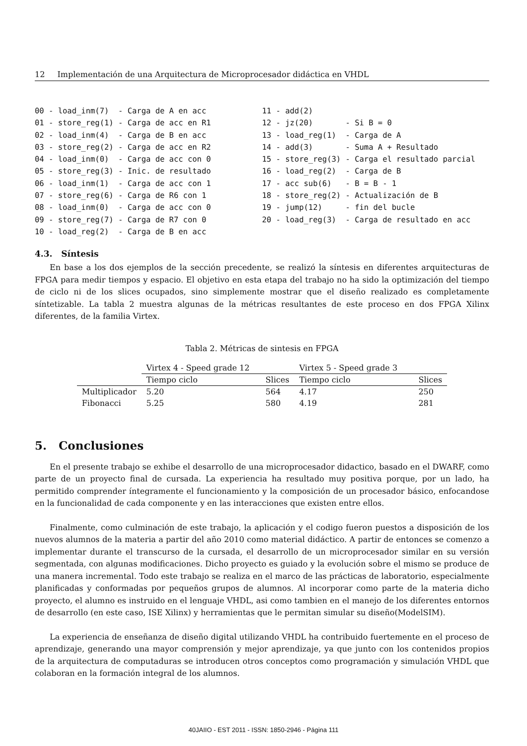12 Implementación de una Arquitectura de Microprocesador didáctica en VHDL
00 - load_inm(7) - Carga de A en acc 01 - store_reg(1) - Carga de acc en R1 02 - load_inm(4) - Carga de B en acc 03 - store_reg(2) - Carga de acc en R2 04 - load_inm(0) - Carga de acc con 0 05 - store_reg(3) - Inic. de resultado 06 - load_inm(1) - Carga de acc con 1 07 - store_reg(6) - Carga de R6 con 1 08 - load_inm(0) - Carga de acc con 0 09 - store_reg(7) - Carga de R7 con 0 10 - load_reg(2) - Carga de B en acc
11 - add(2) 12 - jz(20) - Si B = 0 13 - load_reg(1) - Carga de A 14 - add(3) - Suma A + Resultado 15 - store_reg(3) - Carga el resultado parcial 16 - load_reg(2) - Carga de B 17 - acc sub(6) - B = B - 1 18 - store_reg(2) - Actualización de B 19 - jump(12) - fin del bucle 20 - load_reg(3) - Carga de resultado en acc
4.3. Síntesis
En base a los dos ejemplos de la sección precedente, se realizó la síntesis en diferentes arquitecturas de FPGA para medir tiempos y espacio. El objetivo en esta etapa del trabajo no ha sido la optimización del tiempo de ciclo ni de los slices ocupados, sino simplemente mostrar que el diseño realizado es completamente síntetizable. La tabla 2 muestra algunas de la métricas resultantes de este proceso en dos FPGA Xilinx diferentes, de la familia Virtex.
Tabla 2. Métricas de sintesis en FPGA
| | Virtex 4 - Speed grade 12 | | Virtex 5 - Speed grade 3 | |
| --- | --- | --- | --- | --- |
| | Tiempo ciclo | Slices | Tiempo ciclo | Slices |
| Multiplicador | 5.20 | 564 | 4.17 | 250 |
| Fibonacci | 5.25 | 580 | 4.19 | 281 |
5. Conclusiones
En el presente trabajo se exhibe el desarrollo de una microprocesador didactico, basado en el DWARF, como parte de un proyecto final de cursada. La experiencia ha resultado muy positiva porque, por un lado, ha permitido comprender íntegramente el funcionamiento y la composición de un procesador básico, enfocandose en la funcionalidad de cada componente y en las interacciones que existen entre ellos.
Finalmente, como culminación de este trabajo, la aplicación y el codigo fueron puestos a disposición de los nuevos alumnos de la materia a partir del año 2010 como material didáctico. A partir de entonces se comenzo a implementar durante el transcurso de la cursada, el desarrollo de un microprocesador similar en su versión segmentada, con algunas modificaciones. Dicho proyecto es guiado y la evolución sobre el mismo se produce de una manera incremental. Todo este trabajo se realiza en el marco de las prácticas de laboratorio, especialmente planificadas y conformadas por pequeños grupos de alumnos. Al incorporar como parte de la materia dicho proyecto, el alumno es instruido en el lenguaje VHDL, asi como tambien en el manejo de los diferentes entornos de desarrollo (en este caso, ISE Xilinx) y herramientas que le permitan simular su diseño(ModelSIM).
La experiencia de enseñanza de diseño digital utilizando VHDL ha contribuido fuertemente en el proceso de aprendizaje, generando una mayor comprensión y mejor aprendizaje, ya que junto con los contenidos propios de la arquitectura de computaduras se introducen otros conceptos como programación y simulación VHDL que colaboran en la formación integral de los alumnos.
40JAIIO - EST 2011 - ISSN: 1850-2946 - Página 111